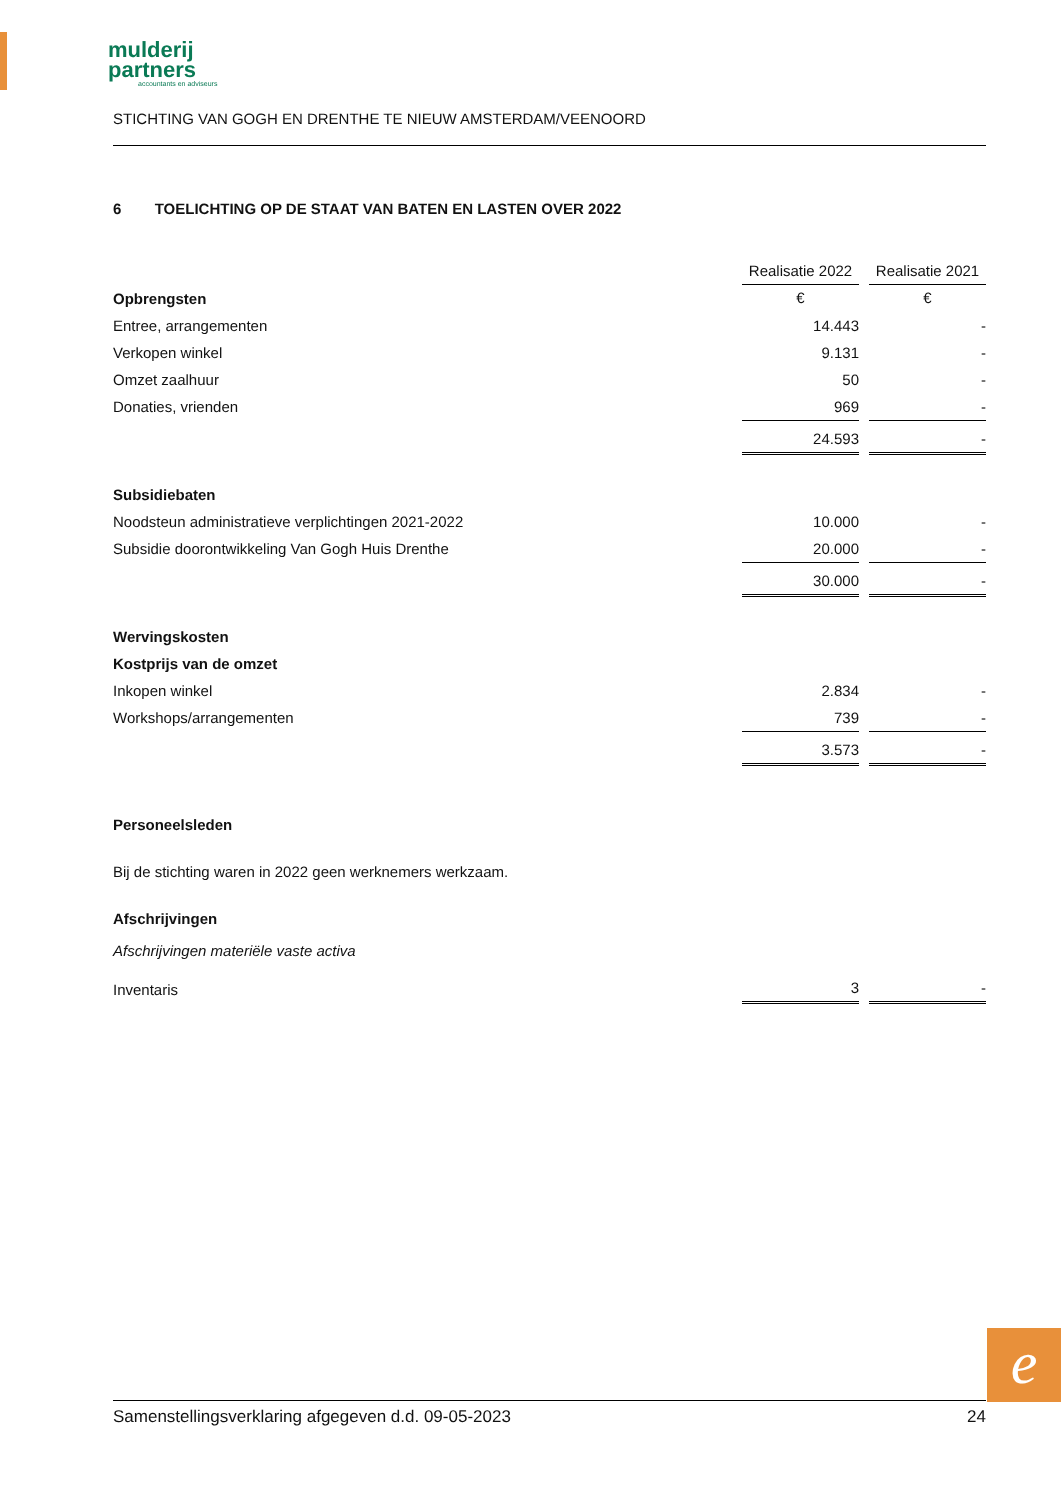mulderij
partners
accountants en adviseurs
STICHTING VAN GOGH EN DRENTHE TE NIEUW AMSTERDAM/VEENOORD
6 TOELICHTING OP DE STAAT VAN BATEN EN LASTEN OVER 2022
| | Realisatie 2022 | | Realisatie 2021 |
| Opbrengsten | € | | € |
| Entree, arrangementen | 14.443 | | - |
| Verkopen winkel | 9.131 | | - |
| Omzet zaalhuur | 50 | | - |
| Donaties, vrienden | 969 | | - |
| | 24.593 | | - |
| Subsidiebaten | | | |
| Noodsteun administratieve verplichtingen 2021-2022 | 10.000 | | - |
| Subsidie doorontwikkeling Van Gogh Huis Drenthe | 20.000 | | - |
| | 30.000 | | - |
| Wervingskosten | | | |
| Kostprijs van de omzet | | | |
| Inkopen winkel | 2.834 | | - |
| Workshops/arrangementen | 739 | | - |
| | 3.573 | | - |
Personeelsleden
Bij de stichting waren in 2022 geen werknemers werkzaam.
Afschrijvingen
Afschrijvingen materiële vaste activa
| Inventaris | 3 | | - |
e
Samenstellingsverklaring afgegeven d.d. 09-05-2023 24